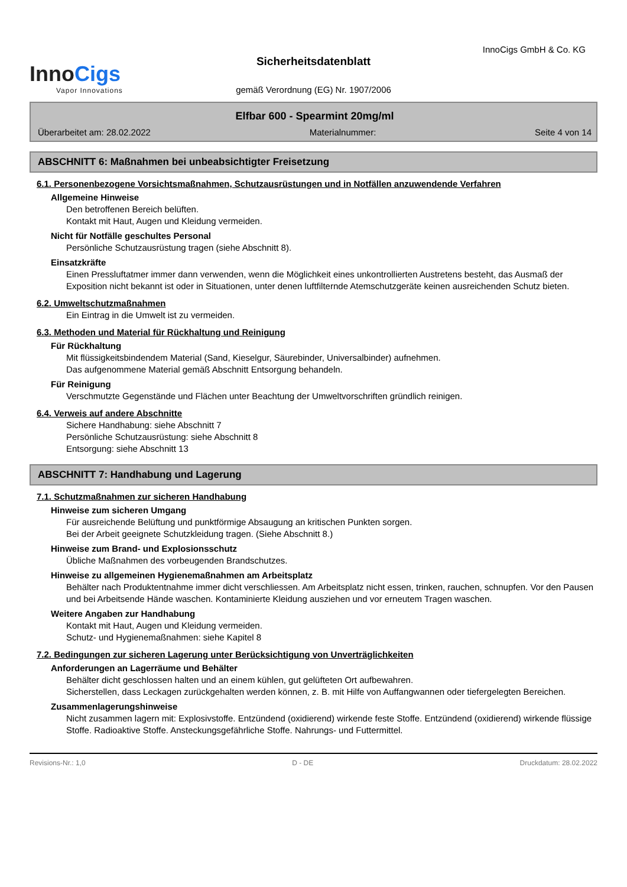InnoCigs GmbH & Co. KG
InnoCigs
Vapor Innovations
Sicherheitsdatenblatt
gemäß Verordnung (EG) Nr. 1907/2006
Elfbar 600 - Spearmint 20mg/ml
Überarbeitet am: 28.02.2022 Materialnummer: Seite 4 von 14
ABSCHNITT 6: Maßnahmen bei unbeabsichtigter Freisetzung
6.1. Personenbezogene Vorsichtsmaßnahmen, Schutzausrüstungen und in Notfällen anzuwendende Verfahren
Allgemeine Hinweise
Den betroffenen Bereich belüften.
Kontakt mit Haut, Augen und Kleidung vermeiden.
Nicht für Notfälle geschultes Personal
Persönliche Schutzausrüstung tragen (siehe Abschnitt 8).
Einsatzkräfte
Einen Pressluftatmer immer dann verwenden, wenn die Möglichkeit eines unkontrollierten Austretens besteht, das Ausmaß der Exposition nicht bekannt ist oder in Situationen, unter denen luftfilternde Atemschutzgeräte keinen ausreichenden Schutz bieten.
6.2. Umweltschutzmaßnahmen
Ein Eintrag in die Umwelt ist zu vermeiden.
6.3. Methoden und Material für Rückhaltung und Reinigung
Für Rückhaltung
Mit flüssigkeitsbindendem Material (Sand, Kieselgur, Säurebinder, Universalbinder) aufnehmen.
Das aufgenommene Material gemäß Abschnitt Entsorgung behandeln.
Für Reinigung
Verschmutzte Gegenstände und Flächen unter Beachtung der Umweltvorschriften gründlich reinigen.
6.4. Verweis auf andere Abschnitte
Sichere Handhabung: siehe Abschnitt 7
Persönliche Schutzausrüstung: siehe Abschnitt 8
Entsorgung: siehe Abschnitt 13
ABSCHNITT 7: Handhabung und Lagerung
7.1. Schutzmaßnahmen zur sicheren Handhabung
Hinweise zum sicheren Umgang
Für ausreichende Belüftung und punktförmige Absaugung an kritischen Punkten sorgen.
Bei der Arbeit geeignete Schutzkleidung tragen. (Siehe Abschnitt 8.)
Hinweise zum Brand- und Explosionsschutz
Übliche Maßnahmen des vorbeugenden Brandschutzes.
Hinweise zu allgemeinen Hygienemaßnahmen am Arbeitsplatz
Behälter nach Produktentnahme immer dicht verschliessen. Am Arbeitsplatz nicht essen, trinken, rauchen, schnupfen. Vor den Pausen und bei Arbeitsende Hände waschen. Kontaminierte Kleidung ausziehen und vor erneutem Tragen waschen.
Weitere Angaben zur Handhabung
Kontakt mit Haut, Augen und Kleidung vermeiden.
Schutz- und Hygienemaßnahmen: siehe Kapitel 8
7.2. Bedingungen zur sicheren Lagerung unter Berücksichtigung von Unverträglichkeiten
Anforderungen an Lagerräume und Behälter
Behälter dicht geschlossen halten und an einem kühlen, gut gelüfteten Ort aufbewahren.
Sicherstellen, dass Leckagen zurückgehalten werden können, z. B. mit Hilfe von Auffangwannen oder tiefergelegten Bereichen.
Zusammenlagerungshinweise
Nicht zusammen lagern mit: Explosivstoffe. Entzündend (oxidierend) wirkende feste Stoffe. Entzündend (oxidierend) wirkende flüssige Stoffe. Radioaktive Stoffe. Ansteckungsgefährliche Stoffe. Nahrungs- und Futtermittel.
Revisions-Nr.: 1,0 D - DE Druckdatum: 28.02.2022